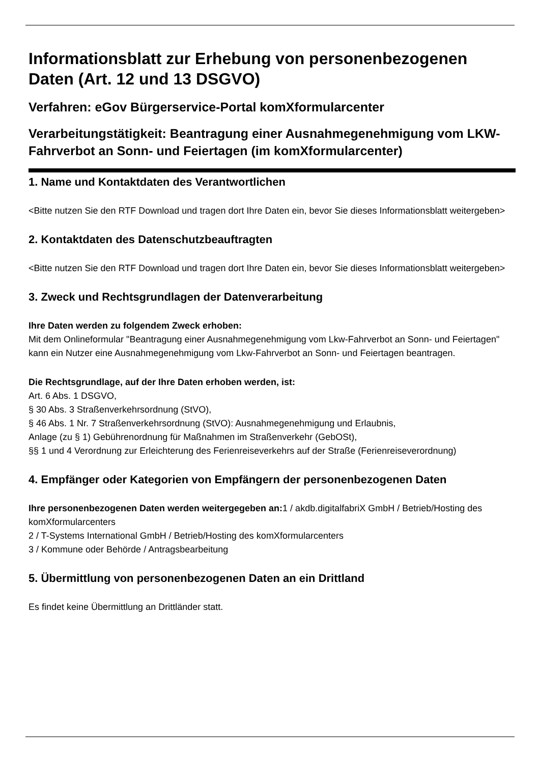Informationsblatt zur Erhebung von personenbezogenen Daten (Art. 12 und 13 DSGVO)
Verfahren: eGov Bürgerservice-Portal komXformularcenter
Verarbeitungstätigkeit: Beantragung einer Ausnahmegenehmigung vom LKW-Fahrverbot an Sonn- und Feiertagen (im komXformularcenter)
1. Name und Kontaktdaten des Verantwortlichen
<Bitte nutzen Sie den RTF Download und tragen dort Ihre Daten ein, bevor Sie dieses Informationsblatt weitergeben>
2. Kontaktdaten des Datenschutzbeauftragten
<Bitte nutzen Sie den RTF Download und tragen dort Ihre Daten ein, bevor Sie dieses Informationsblatt weitergeben>
3. Zweck und Rechtsgrundlagen der Datenverarbeitung
Ihre Daten werden zu folgendem Zweck erhoben:
Mit dem Onlineformular "Beantragung einer Ausnahmegenehmigung vom Lkw-Fahrverbot an Sonn- und Feiertagen" kann ein Nutzer eine Ausnahmegenehmigung vom Lkw-Fahrverbot an Sonn- und Feiertagen beantragen.
Die Rechtsgrundlage, auf der Ihre Daten erhoben werden, ist:
Art. 6 Abs. 1 DSGVO,
§ 30 Abs. 3 Straßenverkehrsordnung (StVO),
§ 46 Abs. 1 Nr. 7 Straßenverkehrsordnung (StVO): Ausnahmegenehmigung und Erlaubnis,
Anlage (zu § 1) Gebührenordnung für Maßnahmen im Straßenverkehr (GebOSt),
§§ 1 und 4 Verordnung zur Erleichterung des Ferienreiseverkehrs auf der Straße (Ferienreiseverordnung)
4. Empfänger oder Kategorien von Empfängern der personenbezogenen Daten
Ihre personenbezogenen Daten werden weitergegeben an: 1 / akdb.digitalfabriX GmbH / Betrieb/Hosting des komXformularcenters
2 / T-Systems International GmbH / Betrieb/Hosting des komXformularcenters
3 / Kommune oder Behörde / Antragsbearbeitung
5. Übermittlung von personenbezogenen Daten an ein Drittland
Es findet keine Übermittlung an Drittländer statt.